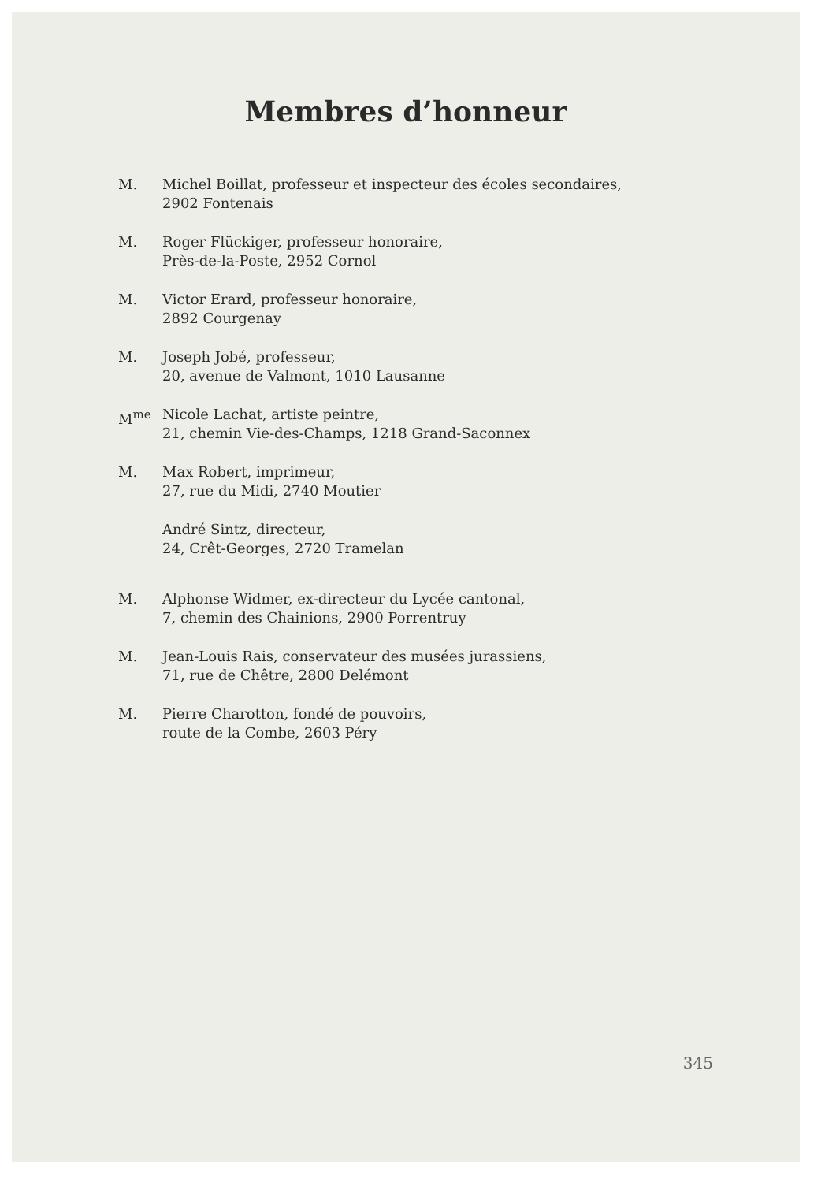Membres d’honneur
M. Michel Boillat, professeur et inspecteur des écoles secondaires,
2902 Fontenais
M. Roger Flückiger, professeur honoraire,
Près-de-la-Poste, 2952 Cornol
M. Victor Erard, professeur honoraire,
2892 Courgenay
M. Joseph Jobé, professeur,
20, avenue de Valmont, 1010 Lausanne
M<sup>me</sup> Nicole Lachat, artiste peintre,
21, chemin Vie-des-Champs, 1218 Grand-Saconnex
M. Max Robert, imprimeur,
27, rue du Midi, 2740 Moutier
André Sintz, directeur,
24, Crêt-Georges, 2720 Tramelan
M. Alphonse Widmer, ex-directeur du Lycée cantonal,
7, chemin des Chainions, 2900 Porrentruy
M. Jean-Louis Rais, conservateur des musées jurassiens,
71, rue de Chêtre, 2800 Delémont
M. Pierre Charotton, fondé de pouvoirs,
route de la Combe, 2603 Péry
345